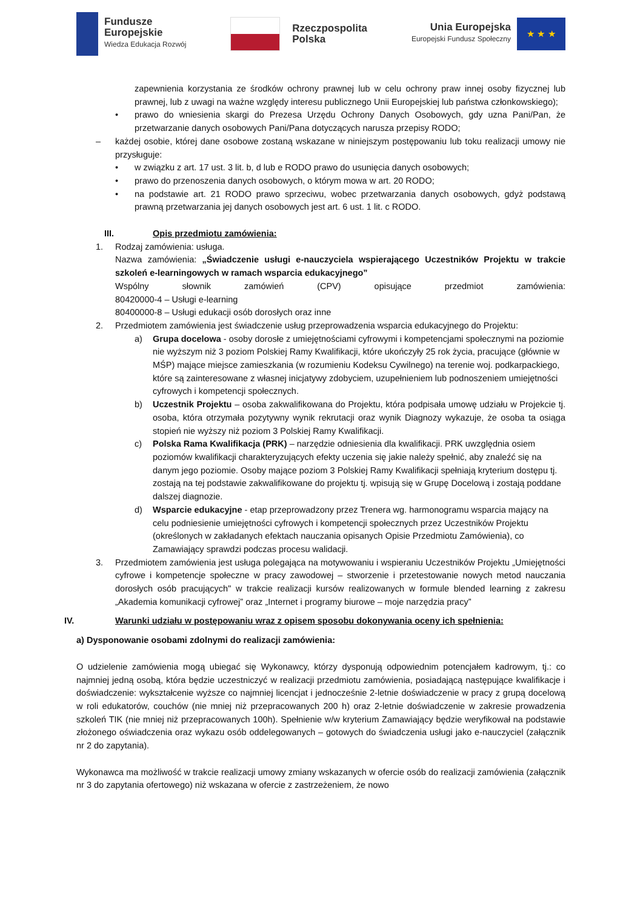Fundusze
Europejskie
Wiedza Edukacja Rozwój
Rzeczpospolita
Polska
Unia Europejska
Europejski Fundusz Społeczny
★ ★ ★
zapewnienia korzystania ze środków ochrony prawnej lub w celu ochrony praw innej osoby fizycznej lub prawnej, lub z uwagi na ważne względy interesu publicznego Unii Europejskiej lub państwa członkowskiego);
• prawo do wniesienia skargi do Prezesa Urzędu Ochrony Danych Osobowych, gdy uzna Pani/Pan, że przetwarzanie danych osobowych Pani/Pana dotyczących narusza przepisy RODO;
– każdej osobie, której dane osobowe zostaną wskazane w niniejszym postępowaniu lub toku realizacji umowy nie przysługuje:
• w związku z art. 17 ust. 3 lit. b, d lub e RODO prawo do usunięcia danych osobowych;
• prawo do przenoszenia danych osobowych, o którym mowa w art. 20 RODO;
• na podstawie art. 21 RODO prawo sprzeciwu, wobec przetwarzania danych osobowych, gdyż podstawą prawną przetwarzania jej danych osobowych jest art. 6 ust. 1 lit. c RODO.
III. Opis przedmiotu zamówienia:
1. Rodzaj zamówienia: usługa.
Nazwa zamówienia: „Świadczenie usługi e-nauczyciela wspierającego Uczestników Projektu w trakcie szkoleń e-learningowych w ramach wsparcia edukacyjnego”
Wspólny słownik zamówień (CPV) opisujące przedmiot zamówienia:
80420000-4 – Usługi e-learning
80400000-8 – Usługi edukacji osób dorosłych oraz inne
2. Przedmiotem zamówienia jest świadczenie usług przeprowadzenia wsparcia edukacyjnego do Projektu:
a) Grupa docelowa - osoby dorosłe z umiejętnościami cyfrowymi i kompetencjami społecznymi na poziomie nie wyższym niż 3 poziom Polskiej Ramy Kwalifikacji, które ukończyły 25 rok życia, pracujące (głównie w MŚP) mające miejsce zamieszkania (w rozumieniu Kodeksu Cywilnego) na terenie woj. podkarpackiego, które są zainteresowane z własnej inicjatywy zdobyciem, uzupełnieniem lub podnoszeniem umiejętności cyfrowych i kompetencji społecznych.
b) Uczestnik Projektu – osoba zakwalifikowana do Projektu, która podpisała umowę udziału w Projekcie tj. osoba, która otrzymała pozytywny wynik rekrutacji oraz wynik Diagnozy wykazuje, że osoba ta osiąga stopień nie wyższy niż poziom 3 Polskiej Ramy Kwalifikacji.
c) Polska Rama Kwalifikacja (PRK) – narzędzie odniesienia dla kwalifikacji. PRK uwzględnia osiem poziomów kwalifikacji charakteryzujących efekty uczenia się jakie należy spełnić, aby znaleźć się na danym jego poziomie. Osoby mające poziom 3 Polskiej Ramy Kwalifikacji spełniają kryterium dostępu tj. zostają na tej podstawie zakwalifikowane do projektu tj. wpisują się w Grupę Docelową i zostają poddane dalszej diagnozie.
d) Wsparcie edukacyjne - etap przeprowadzony przez Trenera wg. harmonogramu wsparcia mający na celu podniesienie umiejętności cyfrowych i kompetencji społecznych przez Uczestników Projektu (określonych w zakładanych efektach nauczania opisanych Opisie Przedmiotu Zamówienia), co Zamawiający sprawdzi podczas procesu walidacji.
3. Przedmiotem zamówienia jest usługa polegająca na motywowaniu i wspieraniu Uczestników Projektu „Umiejętności cyfrowe i kompetencje społeczne w pracy zawodowej – stworzenie i przetestowanie nowych metod nauczania dorosłych osób pracujących" w trakcie realizacji kursów realizowanych w formule blended learning z zakresu „Akademia komunikacji cyfrowej” oraz „Internet i programy biurowe – moje narzędzia pracy”
IV. Warunki udziału w postępowaniu wraz z opisem sposobu dokonywania oceny ich spełnienia:
a) Dysponowanie osobami zdolnymi do realizacji zamówienia:
O udzielenie zamówienia mogą ubiegać się Wykonawcy, którzy dysponują odpowiednim potencjałem kadrowym, tj.: co najmniej jedną osobą, która będzie uczestniczyć w realizacji przedmiotu zamówienia, posiadającą następujące kwalifikacje i doświadczenie: wykształcenie wyższe co najmniej licencjat i jednocześnie 2-letnie doświadczenie w pracy z grupą docelową w roli edukatorów, couchów (nie mniej niż przepracowanych 200 h) oraz 2-letnie doświadczenie w zakresie prowadzenia szkoleń TIK (nie mniej niż przepracowanych 100h). Spełnienie w/w kryterium Zamawiający będzie weryfikował na podstawie złożonego oświadczenia oraz wykazu osób oddelegowanych – gotowych do świadczenia usługi jako e-nauczyciel (załącznik nr 2 do zapytania).
Wykonawca ma możliwość w trakcie realizacji umowy zmiany wskazanych w ofercie osób do realizacji zamówienia (załącznik nr 3 do zapytania ofertowego) niż wskazana w ofercie z zastrzeżeniem, że nowo